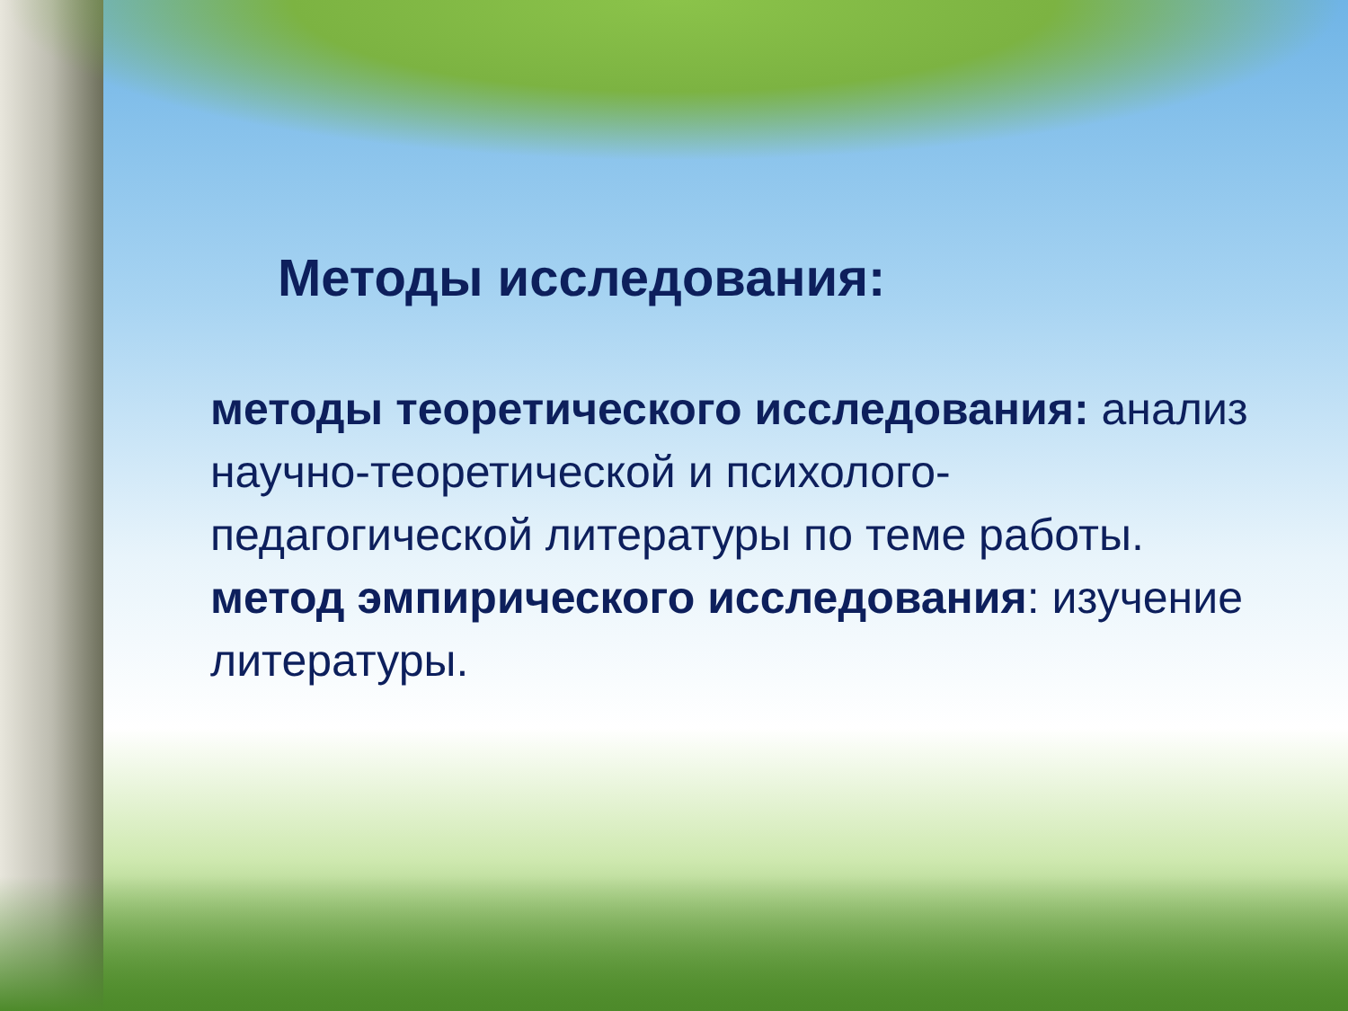Методы исследования:
методы теоретического исследования: анализ научно-теоретической и психолого-педагогической литературы по теме работы.
метод эмпирического исследования: изучение литературы.